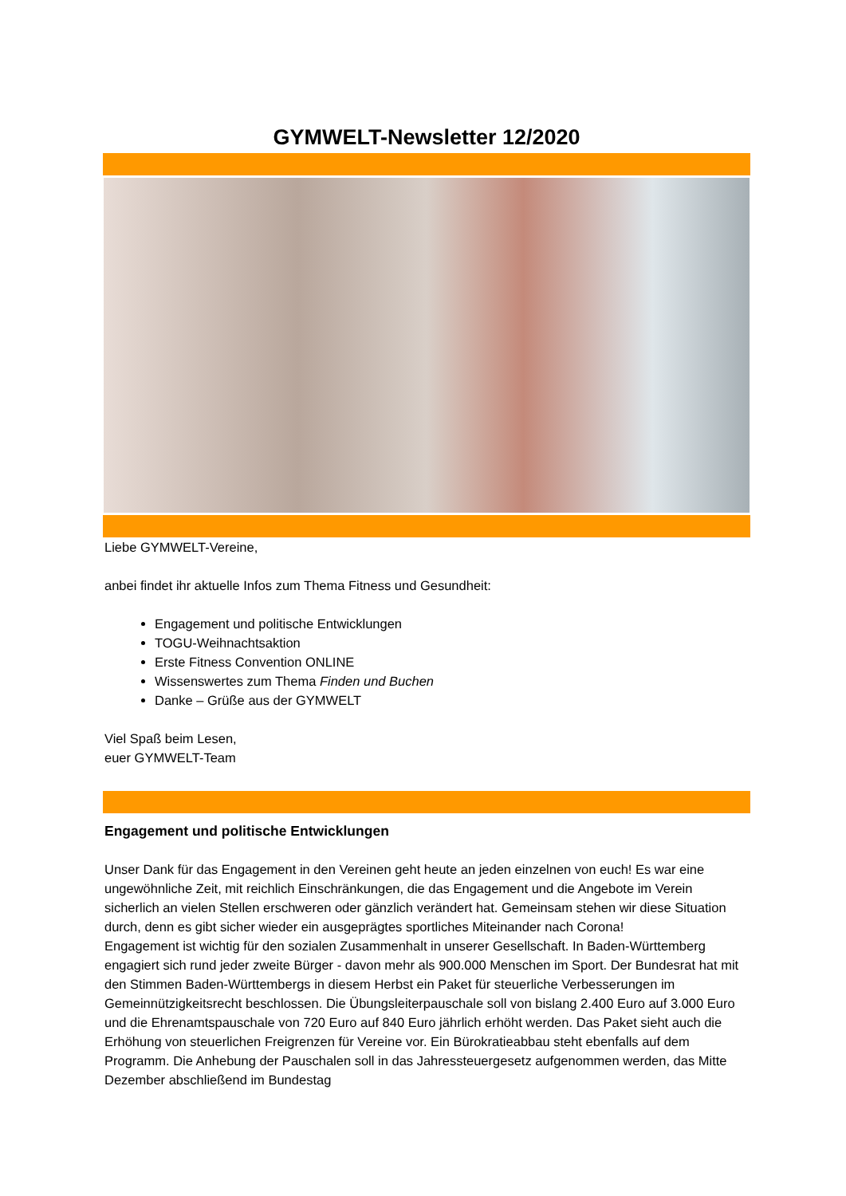GYMWELT-Newsletter 12/2020
Liebe GYMWELT-Vereine,
anbei findet ihr aktuelle Infos zum Thema Fitness und Gesundheit:
Engagement und politische Entwicklungen
TOGU-Weihnachtsaktion
Erste Fitness Convention ONLINE
Wissenswertes zum Thema Finden und Buchen
Danke – Grüße aus der GYMWELT
Viel Spaß beim Lesen,
euer GYMWELT-Team
Engagement und politische Entwicklungen
Unser Dank für das Engagement in den Vereinen geht heute an jeden einzelnen von euch! Es war eine ungewöhnliche Zeit, mit reichlich Einschränkungen, die das Engagement und die Angebote im Verein sicherlich an vielen Stellen erschweren oder gänzlich verändert hat. Gemeinsam stehen wir diese Situation durch, denn es gibt sicher wieder ein ausgeprägtes sportliches Miteinander nach Corona!
Engagement ist wichtig für den sozialen Zusammenhalt in unserer Gesellschaft. In Baden-Württemberg engagiert sich rund jeder zweite Bürger - davon mehr als 900.000 Menschen im Sport. Der Bundesrat hat mit den Stimmen Baden-Württembergs in diesem Herbst ein Paket für steuerliche Verbesserungen im Gemeinnützigkeitsrecht beschlossen. Die Übungsleiterpauschale soll von bislang 2.400 Euro auf 3.000 Euro und die Ehrenamtspauschale von 720 Euro auf 840 Euro jährlich erhöht werden. Das Paket sieht auch die Erhöhung von steuerlichen Freigrenzen für Vereine vor. Ein Bürokratieabbau steht ebenfalls auf dem Programm. Die Anhebung der Pauschalen soll in das Jahressteuergesetz aufgenommen werden, das Mitte Dezember abschließend im Bundestag